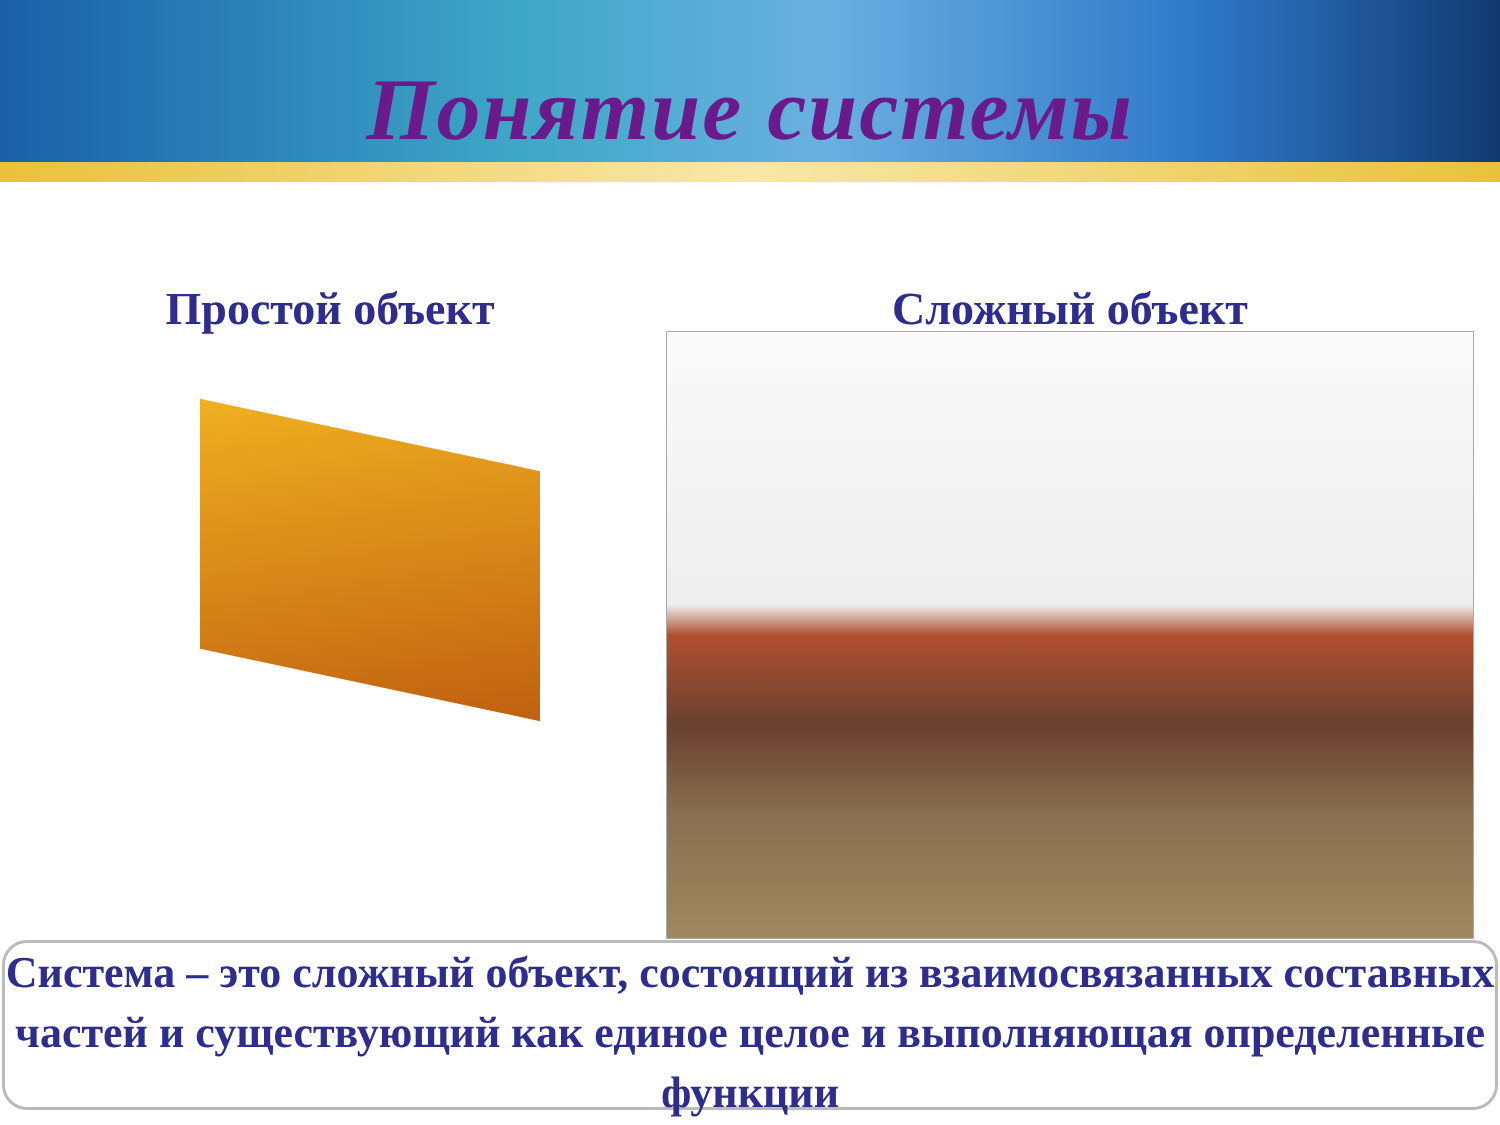Понятие системы
Простой объект Сложный объект
Система – это сложный объект, состоящий из взаимосвязанных составных частей и существующий как единое целое и выполняющая определенные функции